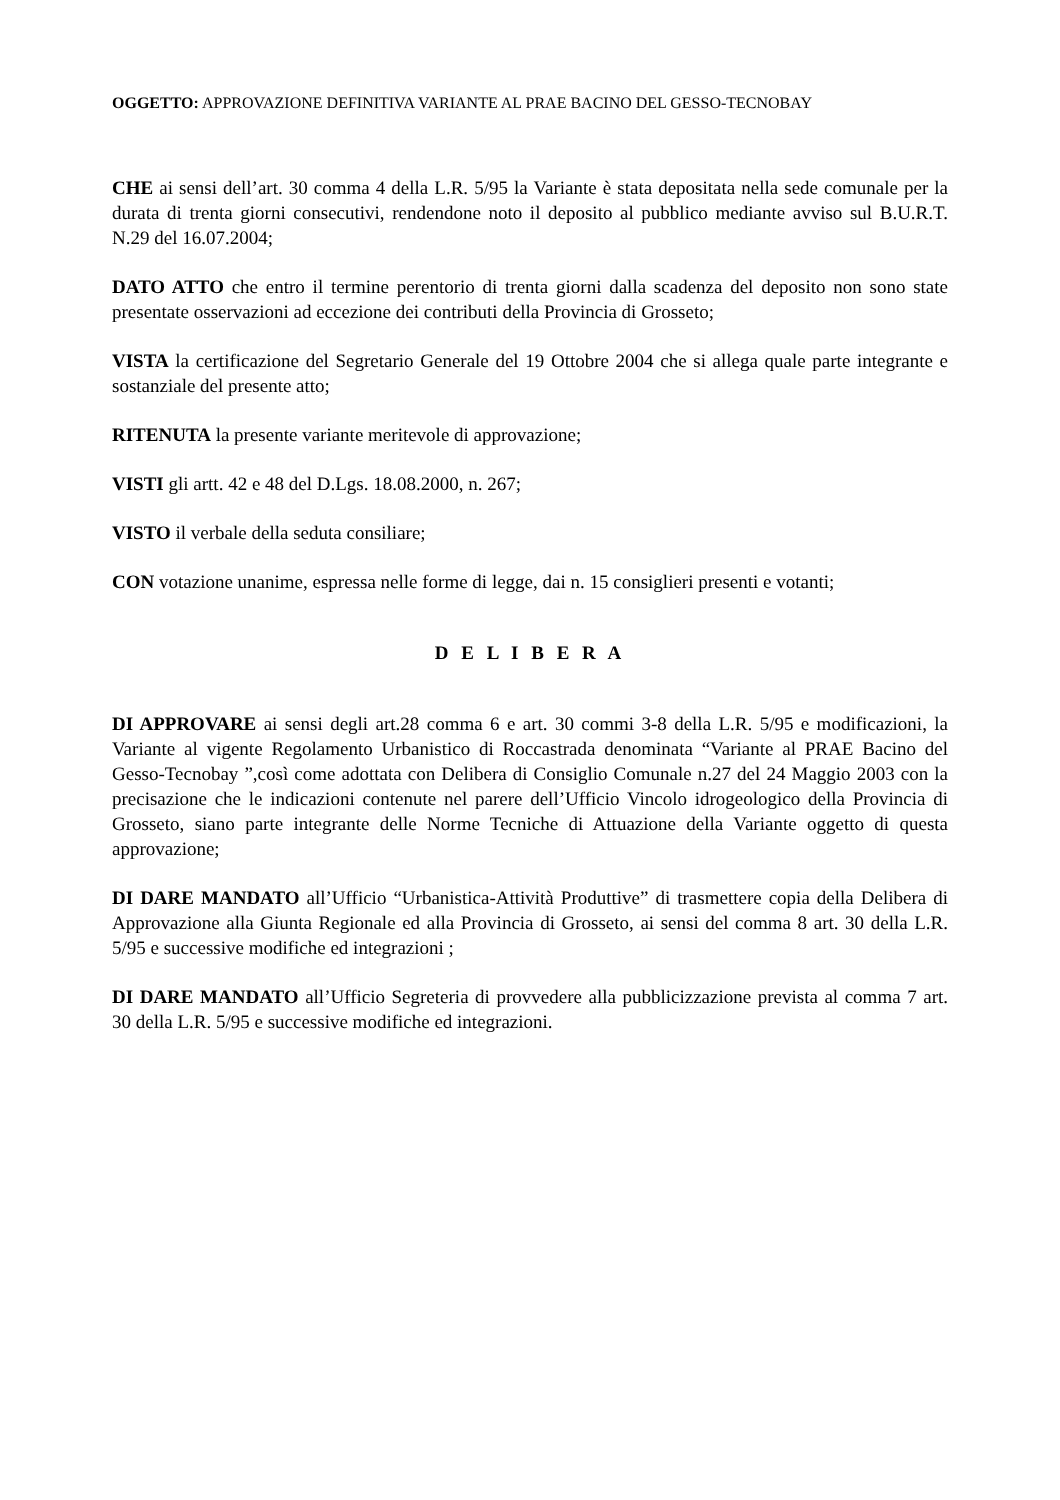OGGETTO: APPROVAZIONE DEFINITIVA VARIANTE AL PRAE BACINO DEL GESSO-TECNOBAY
CHE ai sensi dell’art. 30 comma 4 della L.R. 5/95 la Variante è stata depositata nella sede comunale per la durata di trenta giorni consecutivi, rendendone noto il deposito al pubblico mediante avviso sul B.U.R.T. N.29 del 16.07.2004;
DATO ATTO che entro il termine perentorio di trenta giorni dalla scadenza del deposito non sono state presentate osservazioni ad eccezione dei contributi della Provincia di Grosseto;
VISTA la certificazione del Segretario Generale del 19 Ottobre 2004 che si allega quale parte integrante e sostanziale del presente atto;
RITENUTA la presente variante meritevole di approvazione;
VISTI gli artt. 42 e 48 del D.Lgs. 18.08.2000, n. 267;
VISTO il verbale della seduta consiliare;
CON votazione unanime, espressa nelle forme di legge, dai n. 15 consiglieri presenti e votanti;
D E L I B E R A
DI APPROVARE ai sensi degli art.28 comma 6 e art. 30 commi 3-8 della L.R. 5/95 e modificazioni, la Variante al vigente Regolamento Urbanistico di Roccastrada denominata “Variante al PRAE Bacino del Gesso-Tecnobay ”,così come adottata con Delibera di Consiglio Comunale n.27 del 24 Maggio 2003 con la precisazione che le indicazioni contenute nel parere dell’Ufficio Vincolo idrogeologico della Provincia di Grosseto, siano parte integrante delle Norme Tecniche di Attuazione della Variante oggetto di questa approvazione;
DI DARE MANDATO all’Ufficio “Urbanistica-Attività Produttive” di trasmettere copia della Delibera di Approvazione alla Giunta Regionale ed alla Provincia di Grosseto, ai sensi del comma 8 art. 30 della L.R. 5/95 e successive modifiche ed integrazioni ;
DI DARE MANDATO all’Ufficio Segreteria di provvedere alla pubblicizzazione prevista al comma 7 art. 30 della L.R. 5/95 e successive modifiche ed integrazioni.